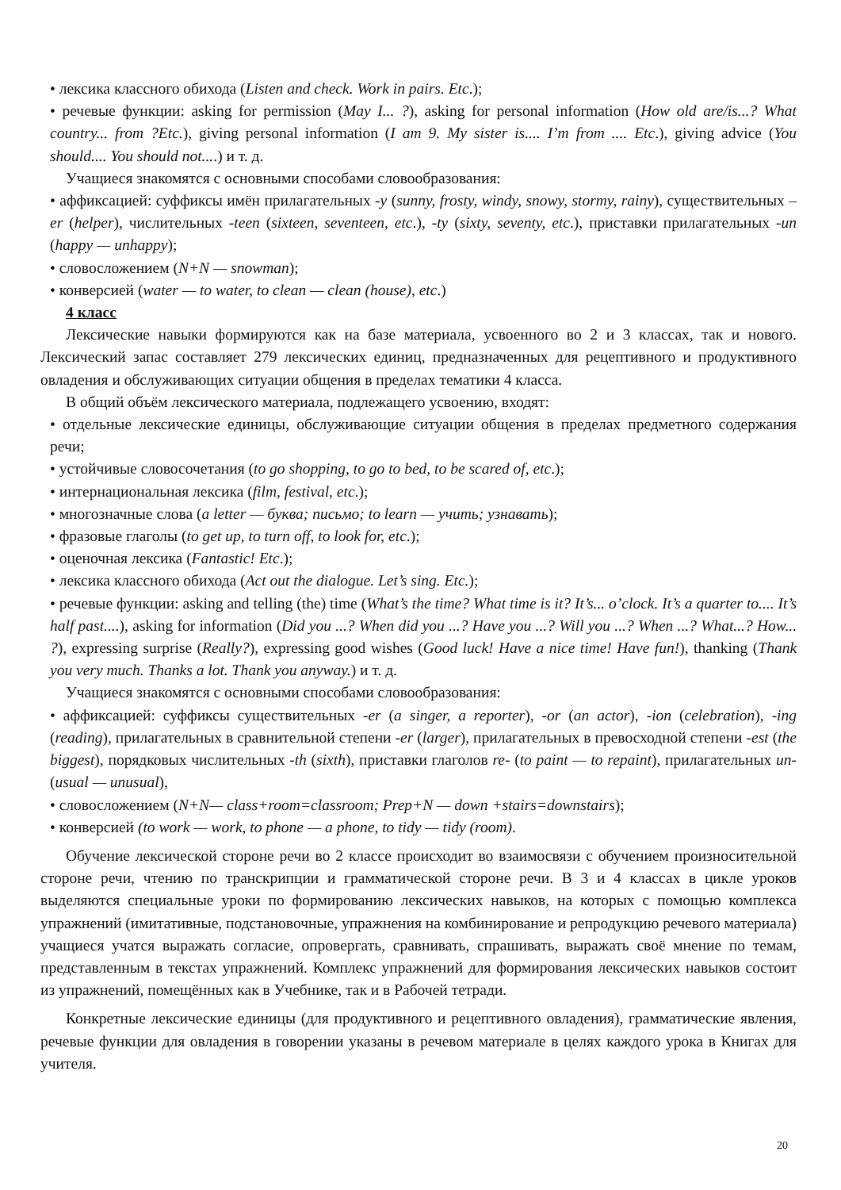• лексика классного обихода (Listen and check. Work in pairs. Etc.);
• речевые функции: asking for permission (May I... ?), asking for personal information (How old are/is...? What country... from ?Etc.), giving personal information (I am 9. My sister is.... I’m from .... Etc.), giving advice (You should.... You should not....) и т. д.
Учащиеся знакомятся с основными способами словообразования:
• аффиксацией: суффиксы имён прилагательных -y (sunny, frosty, windy, snowy, stormy, rainy), существительных –er (helper), числительных -teen (sixteen, seventeen, etc.), -ty (sixty, seventy, etc.), приставки прилагательных -un (happy — unhappy);
• словосложением (N+N — snowman);
• конверсией (water — to water, to clean — clean (house), etc.)
4 класс
Лексические навыки формируются как на базе материала, усвоенного во 2 и 3 классах, так и нового. Лексический запас составляет 279 лексических единиц, предназначенных для рецептивного и продуктивного овладения и обслуживающих ситуации общения в пределах тематики 4 класса.
В общий объём лексического материала, подлежащего усвоению, входят:
• отдельные лексические единицы, обслуживающие ситуации общения в пределах предметного содержания речи;
• устойчивые словосочетания (to go shopping, to go to bed, to be scared of, etc.);
• интернациональная лексика (film, festival, etc.);
• многозначные слова (a letter — буква; письмо; to learn — учить; узнавать);
• фразовые глаголы (to get up, to turn off, to look for, etc.);
• оценочная лексика (Fantastic! Etc.);
• лексика классного обихода (Act out the dialogue. Let’s sing. Etc.);
• речевые функции: asking and telling (the) time (What’s the time? What time is it? It’s... o’clock. It’s a quarter to.... It’s half past....), asking for information (Did you ...? When did you ...? Have you ...? Will you ...? When ...? What...? How... ?), expressing surprise (Really?), expressing good wishes (Good luck! Have a nice time! Have fun!), thanking (Thank you very much. Thanks a lot. Thank you anyway.) и т. д.
Учащиеся знакомятся с основными способами словообразования:
• аффиксацией: суффиксы существительных -er (a singer, a reporter), -or (an actor), -ion (celebration), -ing (reading), прилагательных в сравнительной степени -er (larger), прилагательных в превосходной степени -est (the biggest), порядковых числительных -th (sixth), приставки глаголов re- (to paint — to repaint), прилагательных un- (usual — unusual),
• словосложением (N+N— class+room=classroom; Prep+N — down +stairs=downstairs);
• конверсией (to work — work, to phone — a phone, to tidy — tidy (room).
Обучение лексической стороне речи во 2 классе происходит во взаимосвязи с обучением произносительной стороне речи, чтению по транскрипции и грамматической стороне речи. В 3 и 4 классах в цикле уроков выделяются специальные уроки по формированию лексических навыков, на которых с помощью комплекса упражнений (имитативные, подстановочные, упражнения на комбинирование и репродукцию речевого материала) учащиеся учатся выражать согласие, опровергать, сравнивать, спрашивать, выражать своё мнение по темам, представленным в текстах упражнений. Комплекс упражнений для формирования лексических навыков состоит из упражнений, помещённых как в Учебнике, так и в Рабочей тетради.
Конкретные лексические единицы (для продуктивного и рецептивного овладения), грамматические явления, речевые функции для овладения в говорении указаны в речевом материале в целях каждого урока в Книгах для учителя.
20